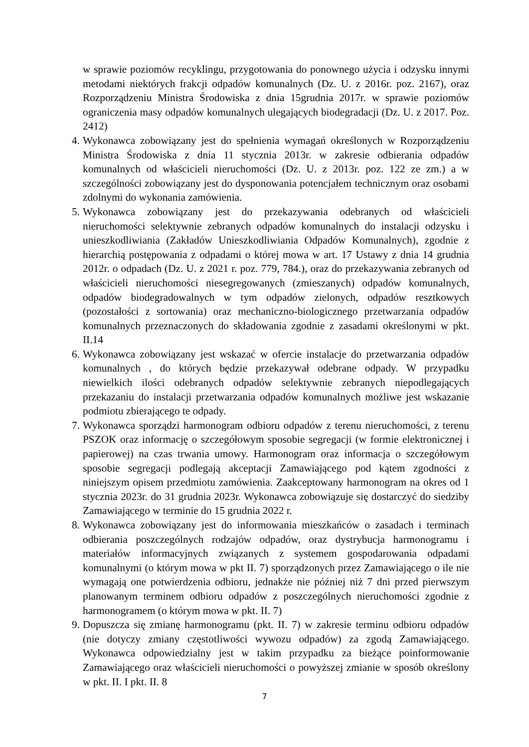w sprawie poziomów recyklingu, przygotowania do ponownego użycia i odzysku innymi metodami niektórych frakcji odpadów komunalnych (Dz. U. z 2016r. poz. 2167), oraz Rozporządzeniu Ministra Środowiska z dnia 15grudnia 2017r. w sprawie poziomów ograniczenia masy odpadów komunalnych ulegających biodegradacji (Dz. U. z 2017. Poz. 2412)
4. Wykonawca zobowiązany jest do spełnienia wymagań określonych w Rozporządzeniu Ministra Środowiska z dnia 11 stycznia 2013r. w zakresie odbierania odpadów komunalnych od właścicieli nieruchomości (Dz. U. z 2013r. poz. 122 ze zm.) a w szczególności zobowiązany jest do dysponowania potencjałem technicznym oraz osobami zdolnymi do wykonania zamówienia.
5. Wykonawca zobowiązany jest do przekazywania odebranych od właścicieli nieruchomości selektywnie zebranych odpadów komunalnych do instalacji odzysku i unieszkodliwiania (Zakładów Unieszkodliwiania Odpadów Komunalnych), zgodnie z hierarchią postępowania z odpadami o której mowa w art. 17 Ustawy z dnia 14 grudnia 2012r. o odpadach (Dz. U. z 2021 r. poz. 779, 784.), oraz do przekazywania zebranych od właścicieli nieruchomości niesegregowanych (zmieszanych) odpadów komunalnych, odpadów biodegradowalnych w tym odpadów zielonych, odpadów resztkowych (pozostałości z sortowania) oraz mechaniczno-biologicznego przetwarzania odpadów komunalnych przeznaczonych do składowania zgodnie z zasadami określonymi w pkt. II.14
6. Wykonawca zobowiązany jest wskazać w ofercie instalacje do przetwarzania odpadów komunalnych , do których będzie przekazywał odebrane odpady. W przypadku niewielkich ilości odebranych odpadów selektywnie zebranych niepodlegających przekazaniu do instalacji przetwarzania odpadów komunalnych możliwe jest wskazanie podmiotu zbierającego te odpady.
7. Wykonawca sporządzi harmonogram odbioru odpadów z terenu nieruchomości, z terenu PSZOK oraz informację o szczegółowym sposobie segregacji (w formie elektronicznej i papierowej) na czas trwania umowy. Harmonogram oraz informacja o szczegółowym sposobie segregacji podlegają akceptacji Zamawiającego pod kątem zgodności z niniejszym opisem przedmiotu zamówienia. Zaakceptowany harmonogram na okres od 1 stycznia 2023r. do 31 grudnia 2023r. Wykonawca zobowiązuje się dostarczyć do siedziby Zamawiającego w terminie do 15 grudnia 2022 r.
8. Wykonawca zobowiązany jest do informowania mieszkańców o zasadach i terminach odbierania poszczególnych rodzajów odpadów, oraz dystrybucja harmonogramu i materiałów informacyjnych związanych z systemem gospodarowania odpadami komunalnymi (o którym mowa w pkt II. 7) sporządzonych przez Zamawiającego o ile nie wymagają one potwierdzenia odbioru, jednakże nie później niż 7 dni przed pierwszym planowanym terminem odbioru odpadów z poszczególnych nieruchomości zgodnie z harmonogramem (o którym mowa w pkt. II. 7)
9. Dopuszcza się zmianę harmonogramu (pkt. II. 7) w zakresie terminu odbioru odpadów (nie dotyczy zmiany częstotliwości wywozu odpadów) za zgodą Zamawiającego. Wykonawca odpowiedzialny jest w takim przypadku za bieżące poinformowanie Zamawiającego oraz właścicieli nieruchomości o powyższej zmianie w sposób określony w pkt. II. I pkt. II. 8
7